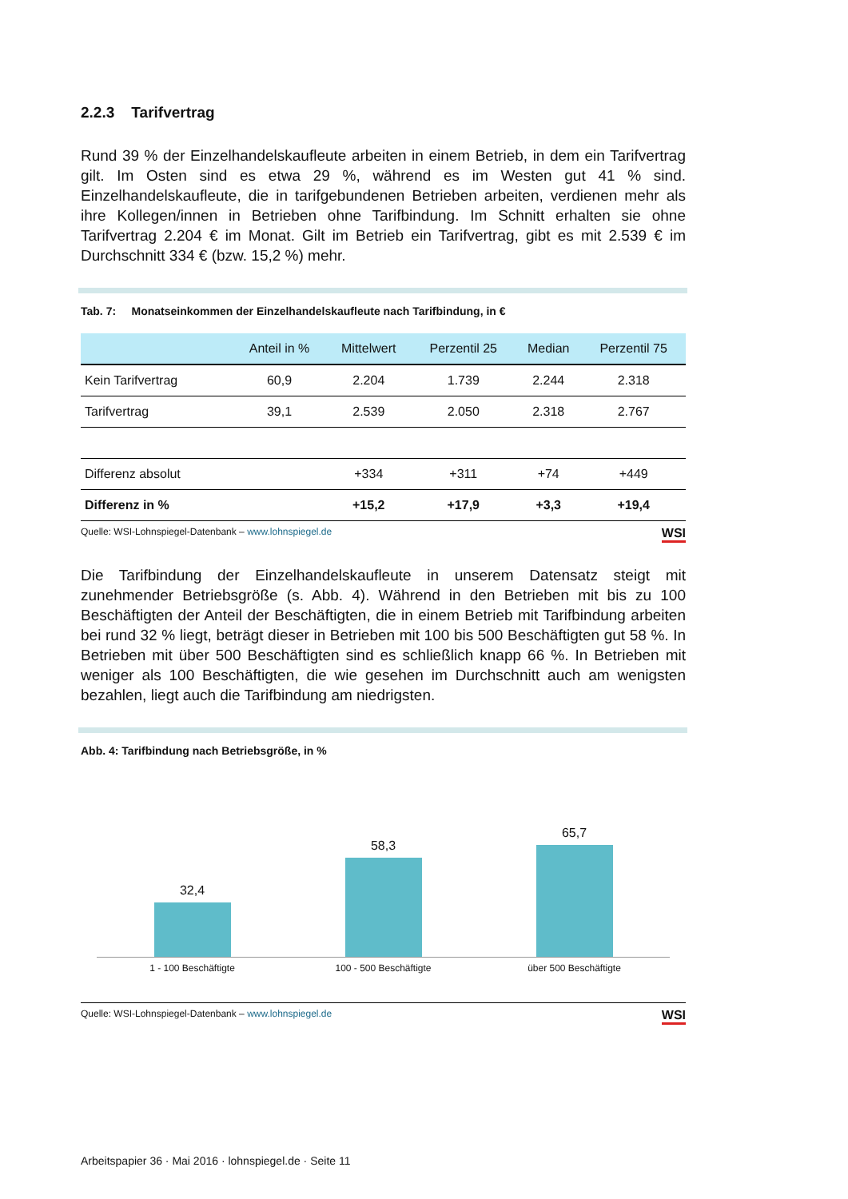2.2.3 Tarifvertrag
Rund 39 % der Einzelhandelskaufleute arbeiten in einem Betrieb, in dem ein Tarifvertrag gilt. Im Osten sind es etwa 29 %, während es im Westen gut 41 % sind. Einzelhandelskaufleute, die in tarifgebundenen Betrieben arbeiten, verdienen mehr als ihre Kollegen/innen in Betrieben ohne Tarifbindung. Im Schnitt erhalten sie ohne Tarifvertrag 2.204 € im Monat. Gilt im Betrieb ein Tarifvertrag, gibt es mit 2.539 € im Durchschnitt 334 € (bzw. 15,2 %) mehr.
Tab. 7: Monatseinkommen der Einzelhandelskaufleute nach Tarifbindung, in €
| | Anteil in % | Mittelwert | Perzentil 25 | Median | Perzentil 75 |
| --- | --- | --- | --- | --- | --- |
| Kein Tarifvertrag | 60,9 | 2.204 | 1.739 | 2.244 | 2.318 |
| Tarifvertrag | 39,1 | 2.539 | 2.050 | 2.318 | 2.767 |
| Differenz absolut | | +334 | +311 | +74 | +449 |
| Differenz in % | | +15,2 | +17,9 | +3,3 | +19,4 |
Quelle: WSI-Lohnspiegel-Datenbank – www.lohnspiegel.de WSI
Die Tarifbindung der Einzelhandelskaufleute in unserem Datensatz steigt mit zunehmender Betriebsgröße (s. Abb. 4). Während in den Betrieben mit bis zu 100 Beschäftigten der Anteil der Beschäftigten, die in einem Betrieb mit Tarifbindung arbeiten bei rund 32 % liegt, beträgt dieser in Betrieben mit 100 bis 500 Beschäftigten gut 58 %. In Betrieben mit über 500 Beschäftigten sind es schließlich knapp 66 %. In Betrieben mit weniger als 100 Beschäftigten, die wie gesehen im Durchschnitt auch am wenigsten bezahlen, liegt auch die Tarifbindung am niedrigsten.
Abb. 4: Tarifbindung nach Betriebsgröße, in %
32,4
58,3
65,7
1 - 100 Beschäftigte 100 - 500 Beschäftigte über 500 Beschäftigte
Quelle: WSI-Lohnspiegel-Datenbank – www.lohnspiegel.de WSI
Arbeitspapier 36 · Mai 2016 · lohnspiegel.de · Seite 11